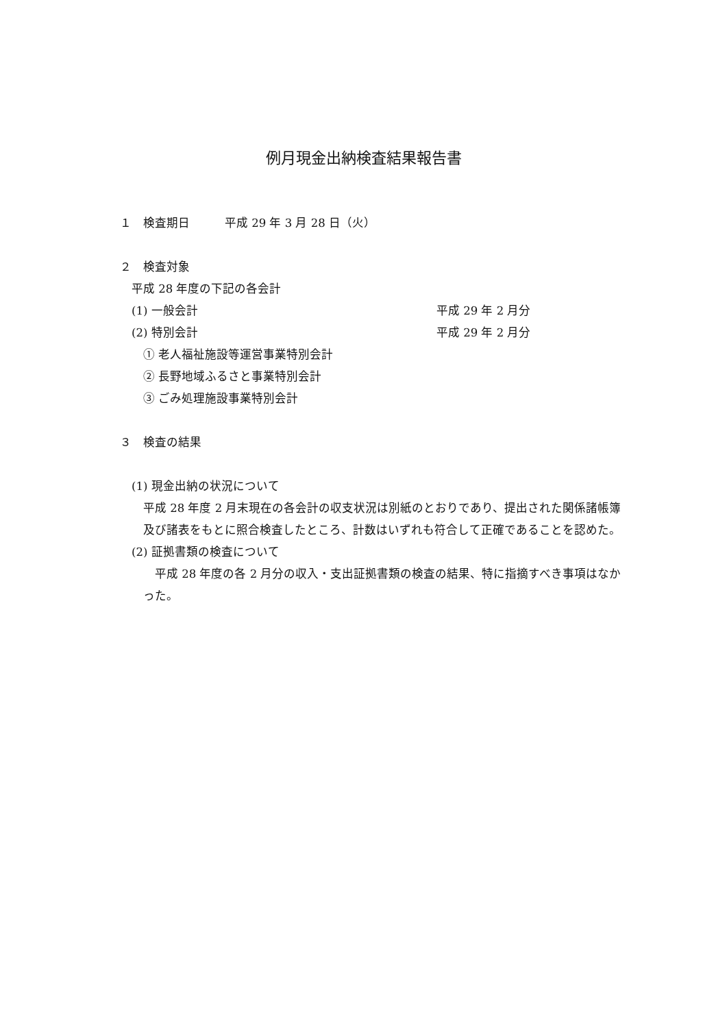例月現金出納検査結果報告書
１　検査期日　　　平成 29 年 3 月 28 日（火）
２　検査対象
　平成 28 年度の下記の各会計
　(1) 一般会計 平成 29 年 2 月分
　(2) 特別会計 平成 29 年 2 月分
　　① 老人福祉施設等運営事業特別会計
　　② 長野地域ふるさと事業特別会計
　　③ ごみ処理施設事業特別会計
３　検査の結果
　(1) 現金出納の状況について
平成 28 年度 2 月末現在の各会計の収支状況は別紙のとおりであり、提出された関係諸帳簿及び諸表をもとに照合検査したところ、計数はいずれも符合して正確であることを認めた。
　(2) 証拠書類の検査について
　平成 28 年度の各 2 月分の収入・支出証拠書類の検査の結果、特に指摘すべき事項はなかった。